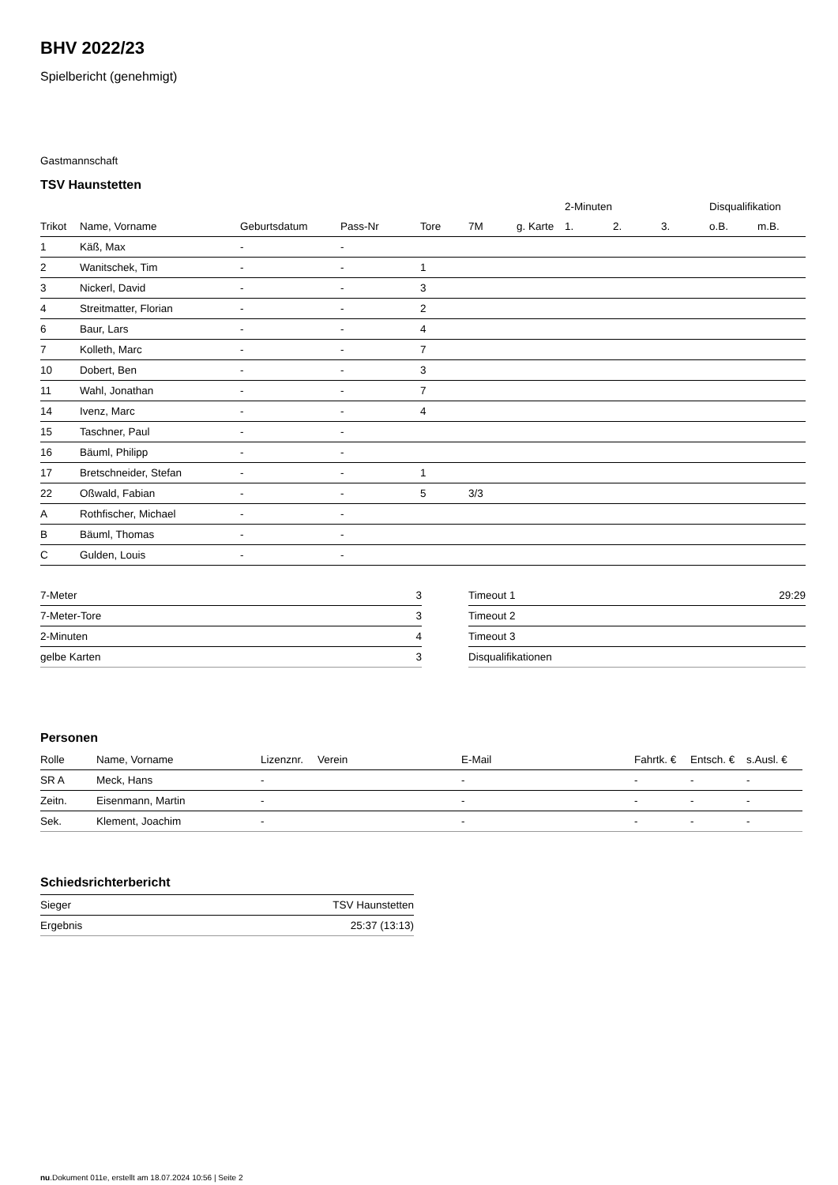BHV 2022/23
Spielbericht (genehmigt)
Gastmannschaft
TSV Haunstetten
| | | | | | | | 2-Minuten | | | Disqualifikation | |
| --- | --- | --- | --- | --- | --- | --- | --- | --- | --- | --- | --- |
| Trikot | Name, Vorname | Geburtsdatum | Pass-Nr | Tore | 7M | g. Karte | 1. | 2. | 3. | o.B. | m.B. |
| 1 | Käß, Max | - | - | | | | | | | | |
| 2 | Wanitschek, Tim | - | - | 1 | | | | | | | |
| 3 | Nickerl, David | - | - | 3 | | | | | | | |
| 4 | Streitmatter, Florian | - | - | 2 | | | | | | | |
| 6 | Baur, Lars | - | - | 4 | | | | | | | |
| 7 | Kolleth, Marc | - | - | 7 | | | | | | | |
| 10 | Dobert, Ben | - | - | 3 | | | | | | | |
| 11 | Wahl, Jonathan | - | - | 7 | | | | | | | |
| 14 | Ivenz, Marc | - | - | 4 | | | | | | | |
| 15 | Taschner, Paul | - | - | | | | | | | | |
| 16 | Bäuml, Philipp | - | - | | | | | | | | |
| 17 | Bretschneider, Stefan | - | - | 1 | | | | | | | |
| 22 | Oßwald, Fabian | - | - | 5 | 3/3 | | | | | | |
| A | Rothfischer, Michael | - | - | | | | | | | | |
| B | Bäuml, Thomas | - | - | | | | | | | | |
| C | Gulden, Louis | - | - | | | | | | | | |
| 7-Meter | 3 |
| 7-Meter-Tore | 3 |
| 2-Minuten | 4 |
| gelbe Karten | 3 |
| Timeout 1 | 29:29 |
| Timeout 2 | |
| Timeout 3 | |
| Disqualifikationen | |
Personen
| Rolle | Name, Vorname | Lizenznr. | Verein | E-Mail | Fahrtk. € | Entsch. € | s.Ausl. € |
| --- | --- | --- | --- | --- | --- | --- | --- |
| SR A | Meck, Hans | - | | - | - | - | - |
| Zeitn. | Eisenmann, Martin | - | | - | - | - | - |
| Sek. | Klement, Joachim | - | | - | - | - | - |
Schiedsrichterbericht
| Sieger | TSV Haunstetten |
| Ergebnis | 25:37 (13:13) |
nu.Dokument 011e, erstellt am 18.07.2024 10:56 | Seite 2